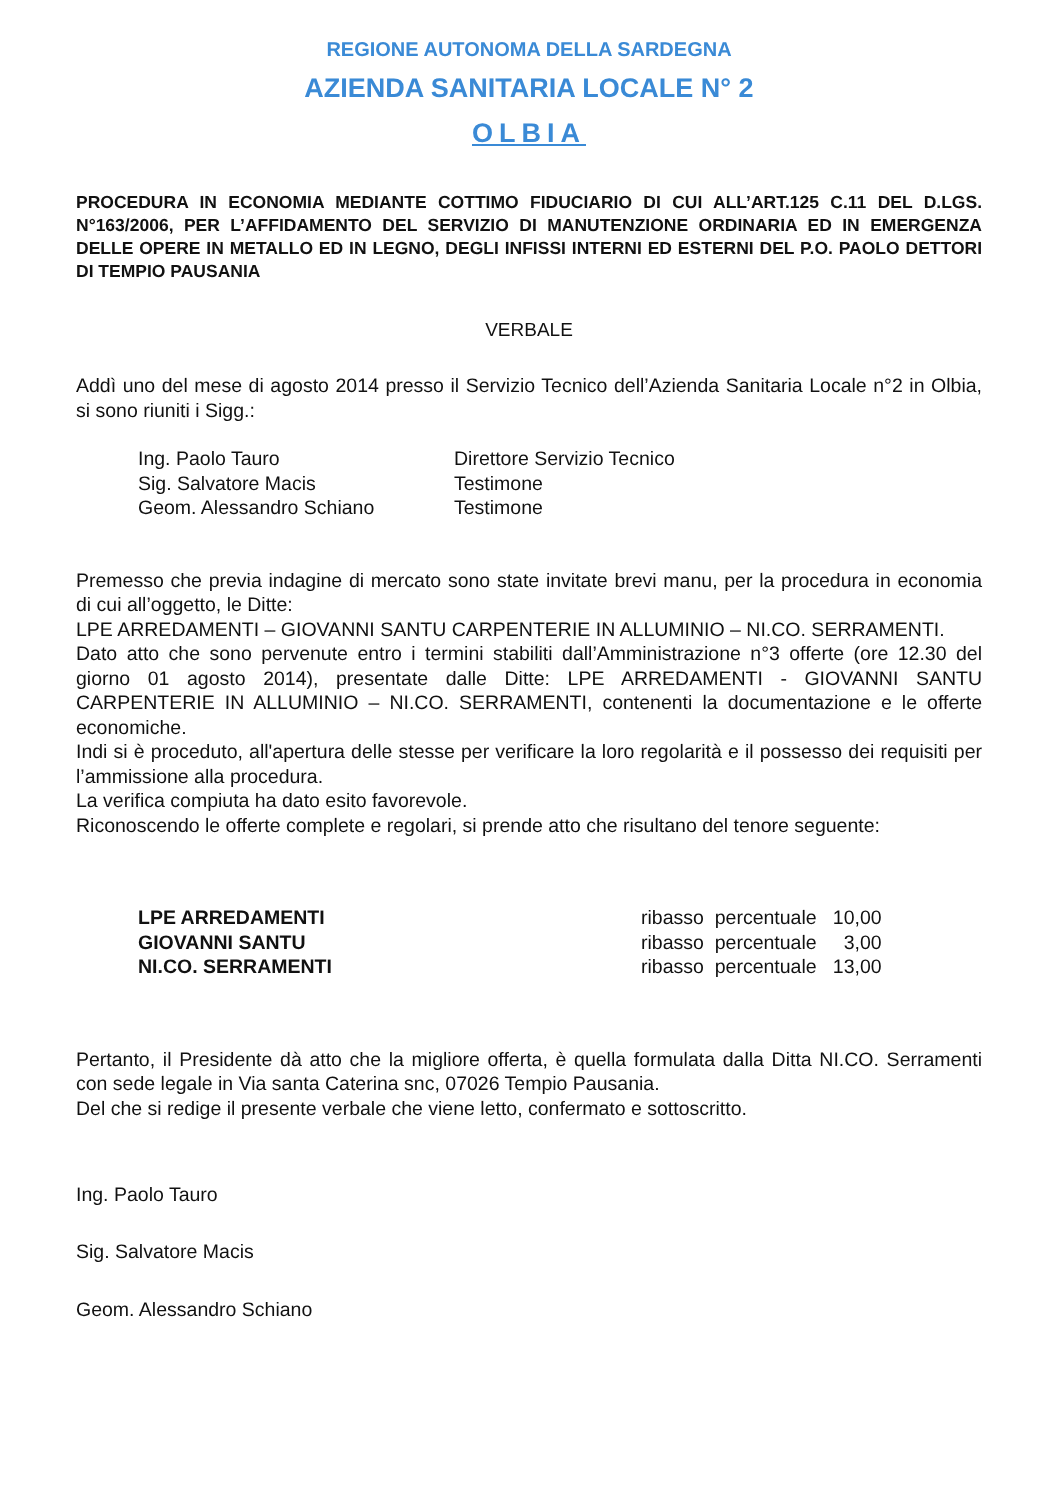REGIONE AUTONOMA DELLA SARDEGNA
AZIENDA SANITARIA LOCALE N° 2
OLBIA
PROCEDURA IN ECONOMIA MEDIANTE COTTIMO FIDUCIARIO DI CUI ALL’ART.125 C.11 DEL D.LGS. N°163/2006, PER L’AFFIDAMENTO DEL SERVIZIO DI MANUTENZIONE ORDINARIA ED IN EMERGENZA DELLE OPERE IN METALLO ED IN LEGNO, DEGLI INFISSI INTERNI ED ESTERNI DEL P.O. PAOLO DETTORI DI TEMPIO PAUSANIA
VERBALE
Addì uno del mese di agosto 2014 presso il Servizio Tecnico dell’Azienda Sanitaria Locale n°2 in Olbia, si sono riuniti i Sigg.:
| Ing. Paolo Tauro | Direttore Servizio Tecnico |
| Sig. Salvatore Macis | Testimone |
| Geom. Alessandro Schiano | Testimone |
Premesso che previa indagine di mercato sono state invitate brevi manu, per la procedura in economia di cui all’oggetto, le Ditte:
LPE ARREDAMENTI – GIOVANNI SANTU CARPENTERIE IN ALLUMINIO – NI.CO. SERRAMENTI.
Dato atto che sono pervenute entro i termini stabiliti dall’Amministrazione n°3 offerte (ore 12.30 del giorno 01 agosto 2014), presentate dalle Ditte: LPE ARREDAMENTI - GIOVANNI SANTU CARPENTERIE IN ALLUMINIO – NI.CO. SERRAMENTI, contenenti la documentazione e le offerte economiche.
Indi si è proceduto, all'apertura delle stesse per verificare la loro regolarità e il possesso dei requisiti per l’ammissione alla procedura.
La verifica compiuta ha dato esito favorevole.
Riconoscendo le offerte complete e regolari, si prende atto che risultano del tenore seguente:
| LPE ARREDAMENTI | ribasso percentuale | 10,00 |
| GIOVANNI SANTU | ribasso percentuale | 3,00 |
| NI.CO. SERRAMENTI | ribasso percentuale | 13,00 |
Pertanto, il Presidente dà atto che la migliore offerta, è quella formulata dalla Ditta NI.CO. Serramenti con sede legale in Via santa Caterina snc, 07026 Tempio Pausania.
Del che si redige il presente verbale che viene letto, confermato e sottoscritto.
Ing. Paolo Tauro
Sig. Salvatore Macis
Geom. Alessandro Schiano